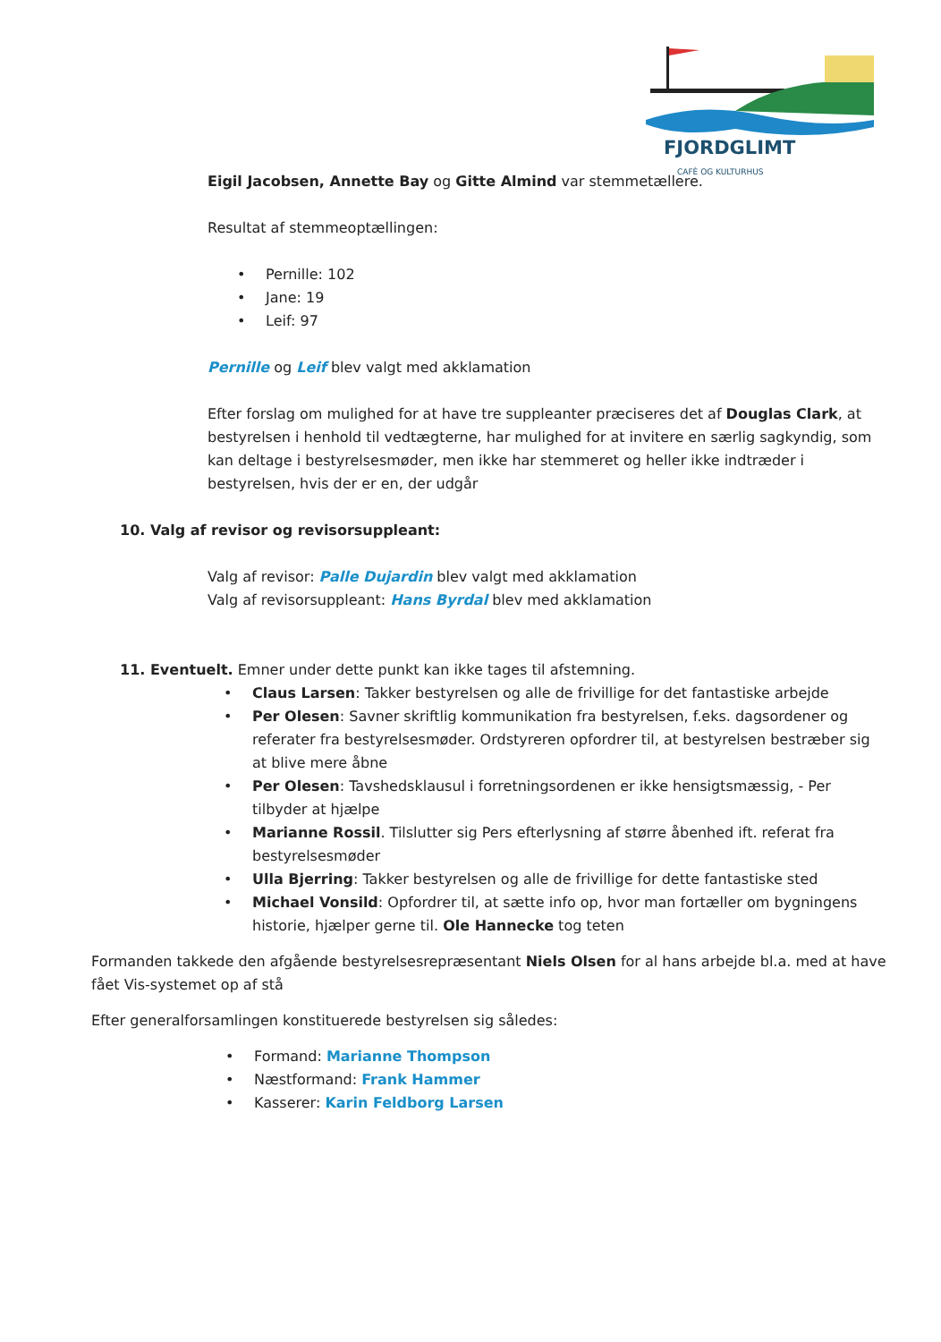FJORDGLIMT
CAFÈ OG KULTURHUS
Eigil Jacobsen, Annette Bay og Gitte Almind var stemmetællere.
Resultat af stemmeoptællingen:
• Pernille: 102
• Jane: 19
• Leif: 97
Pernille og Leif blev valgt med akklamation
Efter forslag om mulighed for at have tre suppleanter præciseres det af Douglas Clark, at bestyrelsen i henhold til vedtægterne, har mulighed for at invitere en særlig sagkyndig, som kan deltage i bestyrelsesmøder, men ikke har stemmeret og heller ikke indtræder i bestyrelsen, hvis der er en, der udgår
10. Valg af revisor og revisorsuppleant:
Valg af revisor: Palle Dujardin blev valgt med akklamation
Valg af revisorsuppleant: Hans Byrdal blev med akklamation
11. Eventuelt. Emner under dette punkt kan ikke tages til afstemning.
• Claus Larsen: Takker bestyrelsen og alle de frivillige for det fantastiske arbejde
• Per Olesen: Savner skriftlig kommunikation fra bestyrelsen, f.eks. dagsordener og referater fra bestyrelsesmøder. Ordstyreren opfordrer til, at bestyrelsen bestræber sig at blive mere åbne
• Per Olesen: Tavshedsklausul i forretningsordenen er ikke hensigtsmæssig, - Per tilbyder at hjælpe
• Marianne Rossil. Tilslutter sig Pers efterlysning af større åbenhed ift. referat fra bestyrelsesmøder
• Ulla Bjerring: Takker bestyrelsen og alle de frivillige for dette fantastiske sted
• Michael Vonsild: Opfordrer til, at sætte info op, hvor man fortæller om bygningens historie, hjælper gerne til. Ole Hannecke tog teten
Formanden takkede den afgående bestyrelsesrepræsentant Niels Olsen for al hans arbejde bl.a. med at have fået Vis-systemet op af stå
Efter generalforsamlingen konstituerede bestyrelsen sig således:
• Formand: Marianne Thompson
• Næstformand: Frank Hammer
• Kasserer: Karin Feldborg Larsen